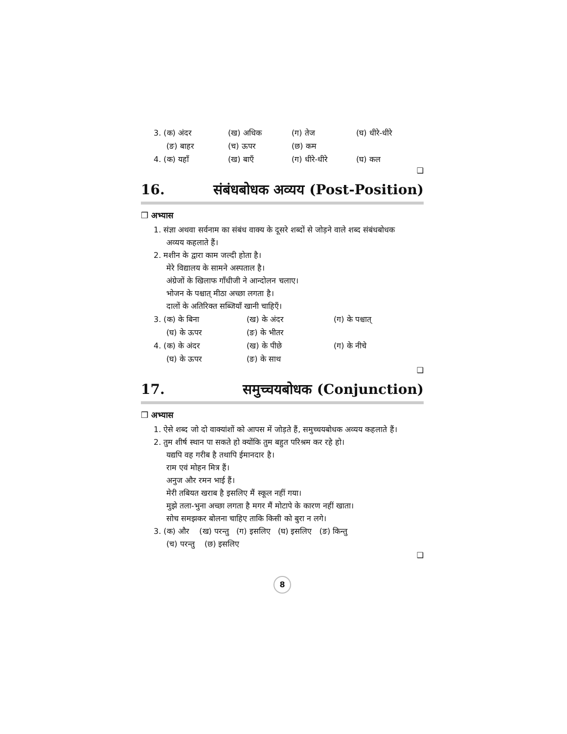3. (क) अंदर (ख) अधिक (ग) तेज (घ) धीरे-धीरे
(ङ) बाहर (च) ऊपर (छ) कम
4. (क) यहाँ (ख) बाएँ (ग) धीरे-धीरे (घ) कल
❑
16. संबंधबोधक अव्यय (Post-Position)
❒ अभ्यास
1. संज्ञा अथवा सर्वनाम का संबंध वाक्य के दूसरे शब्दों से जोड़ने वाले शब्द संबंधबोधक
अव्यय कहलाते हैं।
2. मशीन के द्वारा काम जल्दी होता है।
मेरे विद्यालय के सामने अस्पताल है।
अंग्रेजों के खिलाफ गाँधीजी ने आन्दोलन चलाए।
भोजन के पश्चात् मीठा अच्छा लगता है।
दालों के अतिरिक्त सब्जियाँ खानी चाहिएँ।
3. (क) के बिना (ख) के अंदर (ग) के पश्चात्
(घ) के ऊपर (ङ) के भीतर
4. (क) के अंदर (ख) के पीछे (ग) के नीचे
(घ) के ऊपर (ङ) के साथ
❑
17. समुच्चयबोधक (Conjunction)
❒ अभ्यास
1. ऐसे शब्द जो दो वाक्यांशों को आपस में जोड़ते हैं, समुच्चयबोधक अव्यय कहलाते हैं।
2. तुम शीर्ष स्थान पा सकते हो क्योंकि तुम बहुत परिश्रम कर रहे हो।
यद्यपि वह गरीब है तथापि ईमानदार है।
राम एवं मोहन मित्र हैं।
अनुज और रमन भाई हैं।
मेरी तबियत खराब है इसलिए मैं स्कूल नहीं गया।
मुझे तला-भुना अच्छा लगता है मगर मैं मोटापे के कारण नहीं खाता।
सोच समझकर बोलना चाहिए ताकि किसी को बुरा न लगे।
3. (क) और (ख) परन्तु (ग) इसलिए (घ) इसलिए (ङ) किन्तु
(च) परन्तु (छ) इसलिए
❑
8